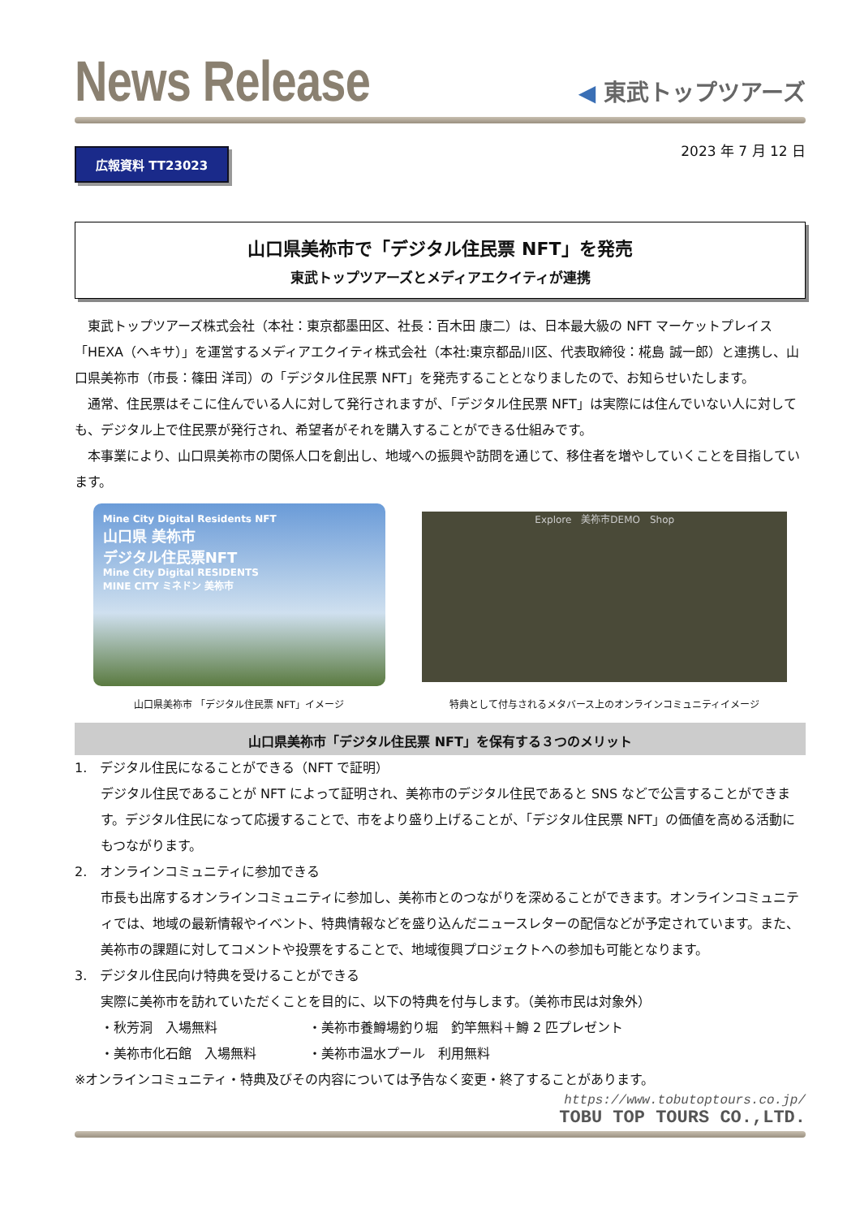News Release
◀ 東武トップツアーズ
広報資料 TT23023
2023 年 7 月 12 日
山口県美祢市で「デジタル住民票 NFT」を発売
東武トップツアーズとメディアエクイティが連携
　東武トップツアーズ株式会社（本社：東京都墨田区、社長：百木田 康二）は、日本最大級の NFT マーケットプレイス「HEXA（ヘキサ）」を運営するメディアエクイティ株式会社（本社:東京都品川区、代表取締役：椛島 誠一郎）と連携し、山口県美祢市（市長：篠田 洋司）の「デジタル住民票 NFT」を発売することとなりましたので、お知らせいたします。
　通常、住民票はそこに住んでいる人に対して発行されますが、「デジタル住民票 NFT」は実際には住んでいない人に対しても、デジタル上で住民票が発行され、希望者がそれを購入することができる仕組みです。
　本事業により、山口県美祢市の関係人口を創出し、地域への振興や訪問を通じて、移住者を増やしていくことを目指しています。
Mine City Digital Residents NFT
山口県 美祢市
デジタル住民票NFT
Mine City Digital RESIDENTS
MINE CITY ミネドン 美祢市
山口県美祢市 「デジタル住民票 NFT」イメージ
Explore　美祢市DEMO　Shop
特典として付与されるメタバース上のオンラインコミュニティイメージ
山口県美祢市「デジタル住民票 NFT」を保有する３つのメリット
1.　デジタル住民になることができる（NFT で証明）
デジタル住民であることが NFT によって証明され、美祢市のデジタル住民であると SNS などで公言することができます。デジタル住民になって応援することで、市をより盛り上げることが、「デジタル住民票 NFT」の価値を高める活動にもつながります。
2.　オンラインコミュニティに参加できる
市長も出席するオンラインコミュニティに参加し、美祢市とのつながりを深めることができます。オンラインコミュニティでは、地域の最新情報やイベント、特典情報などを盛り込んだニュースレターの配信などが予定されています。また、美祢市の課題に対してコメントや投票をすることで、地域復興プロジェクトへの参加も可能となります。
3.　デジタル住民向け特典を受けることができる
実際に美祢市を訪れていただくことを目的に、以下の特典を付与します。（美祢市民は対象外）
・秋芳洞　入場無料　　　　　　　・美祢市養鱒場釣り堀　釣竿無料＋鱒 2 匹プレゼント
・美祢市化石館　入場無料　　　　・美祢市温水プール　利用無料
※オンラインコミュニティ・特典及びその内容については予告なく変更・終了することがあります。
https://www.tobutoptours.co.jp/
TOBU TOP TOURS CO.,LTD.